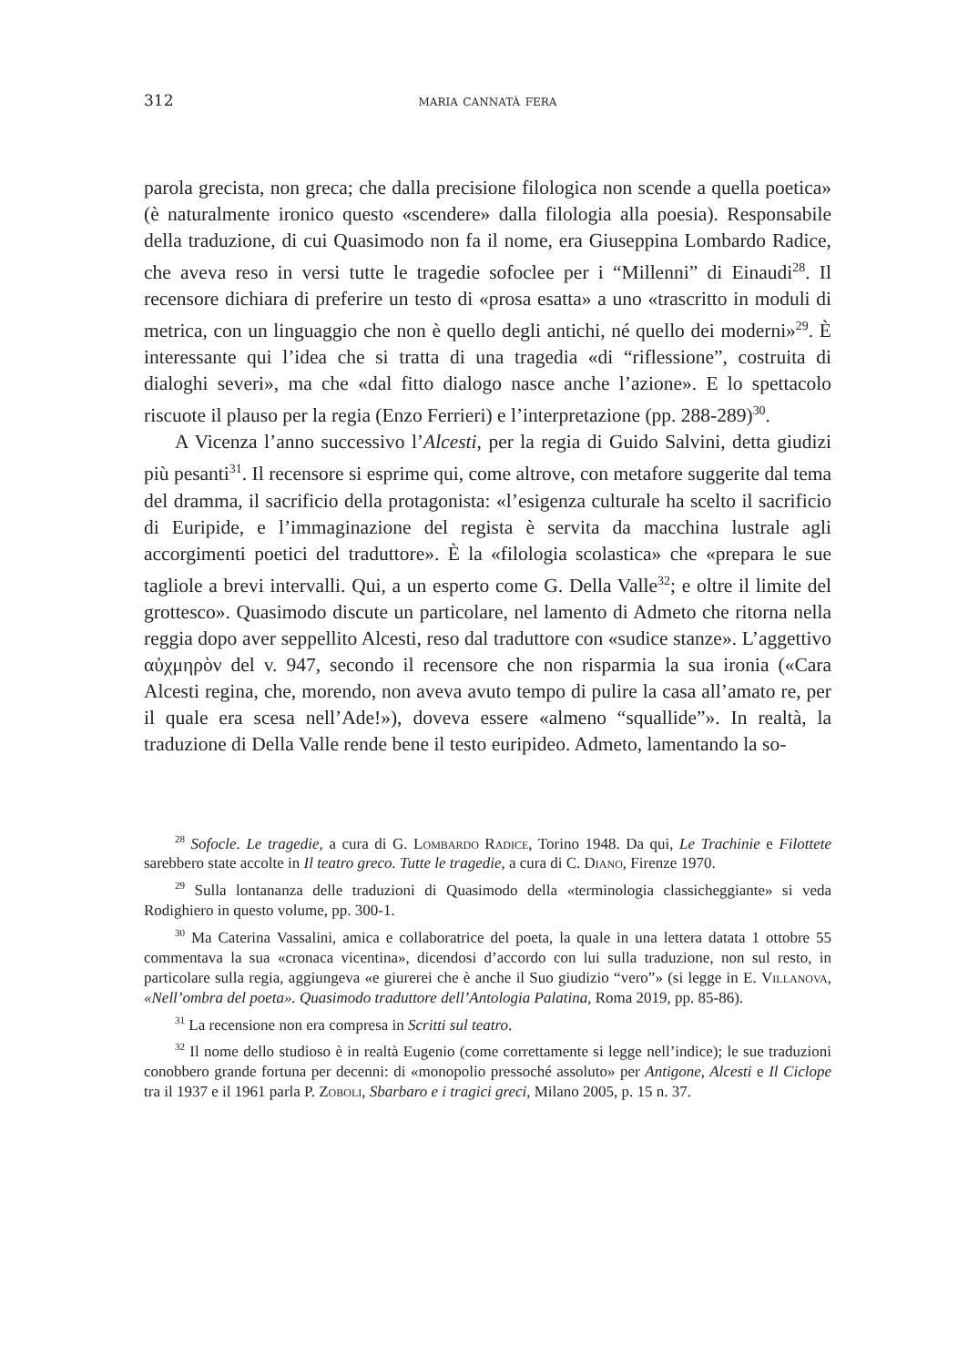312 maria cannatà fera
parola grecista, non greca; che dalla precisione filologica non scende a quella poetica» (è naturalmente ironico questo «scendere» dalla filologia alla poesia). Responsabile della traduzione, di cui Quasimodo non fa il nome, era Giuseppina Lombardo Radice, che aveva reso in versi tutte le tragedie sofoclee per i “Millenni” di Einaudi<sup>28</sup>. Il recensore dichiara di preferire un testo di «prosa esatta» a uno «trascritto in moduli di metrica, con un linguaggio che non è quello degli antichi, né quello dei moderni»<sup>29</sup>. È interessante qui l’idea che si tratta di una tragedia «di “riflessione”, costruita di dialoghi severi», ma che «dal fitto dialogo nasce anche l’azione». E lo spettacolo riscuote il plauso per la regia (Enzo Ferrieri) e l’interpretazione (pp. 288-289)<sup>30</sup>.
A Vicenza l’anno successivo l’Alcesti, per la regia di Guido Salvini, detta giudizi più pesanti<sup>31</sup>. Il recensore si esprime qui, come altrove, con metafore suggerite dal tema del dramma, il sacrificio della protagonista: «l’esigenza culturale ha scelto il sacrificio di Euripide, e l’immaginazione del regista è servita da macchina lustrale agli accorgimenti poetici del traduttore». È la «filologia scolastica» che «prepara le sue tagliole a brevi intervalli. Qui, a un esperto come G. Della Valle<sup>32</sup>; e oltre il limite del grottesco». Quasimodo discute un particolare, nel lamento di Admeto che ritorna nella reggia dopo aver seppellito Alcesti, reso dal traduttore con «sudice stanze». L’aggettivo αὐχμηρὸν del v. 947, secondo il recensore che non risparmia la sua ironia («Cara Alcesti regina, che, morendo, non aveva avuto tempo di pulire la casa all’amato re, per il quale era scesa nell’Ade!»), doveva essere «almeno “squallide”». In realtà, la traduzione di Della Valle rende bene il testo euripideo. Admeto, lamentando la so-
<sup>28</sup> Sofocle. Le tragedie, a cura di G. Lombardo Radice, Torino 1948. Da qui, Le Trachinie e Filottete sarebbero state accolte in Il teatro greco. Tutte le tragedie, a cura di C. Diano, Firenze 1970.
<sup>29</sup> Sulla lontananza delle traduzioni di Quasimodo della «terminologia classicheggiante» si veda Rodighiero in questo volume, pp. 300-1.
<sup>30</sup> Ma Caterina Vassalini, amica e collaboratrice del poeta, la quale in una lettera datata 1 ottobre 55 commentava la sua «cronaca vicentina», dicendosi d’accordo con lui sulla traduzione, non sul resto, in particolare sulla regia, aggiungeva «e giurerei che è anche il Suo giudizio “vero”» (si legge in E. Villanova, «Nell’ombra del poeta». Quasimodo traduttore dell’Antologia Palatina, Roma 2019, pp. 85-86).
<sup>31</sup> La recensione non era compresa in Scritti sul teatro.
<sup>32</sup> Il nome dello studioso è in realtà Eugenio (come correttamente si legge nell’indice); le sue traduzioni conobbero grande fortuna per decenni: di «monopolio pressoché assoluto» per Antigone, Alcesti e Il Ciclope tra il 1937 e il 1961 parla P. Zoboli, Sbarbaro e i tragici greci, Milano 2005, p. 15 n. 37.